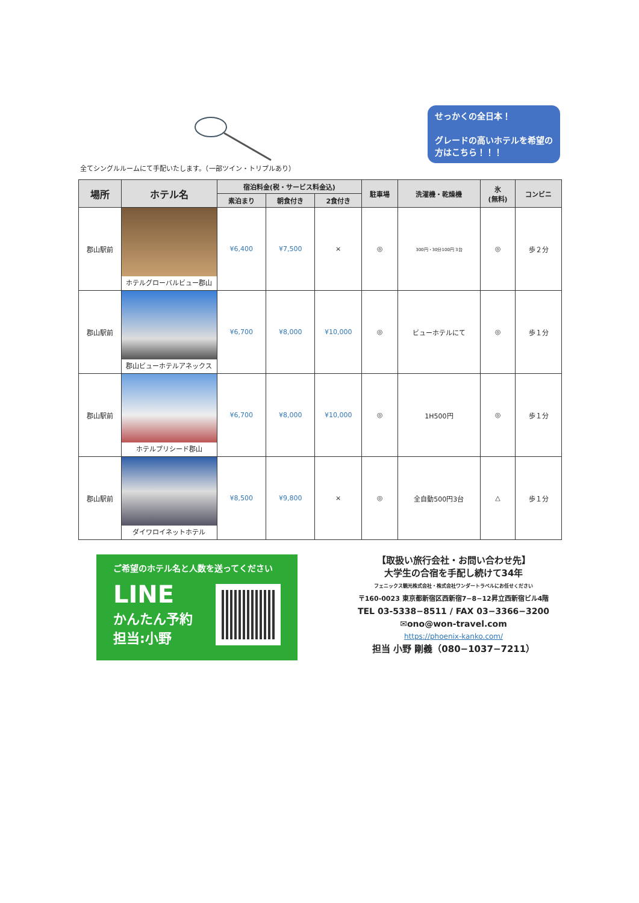せっかくの全日本！
グレードの高いホテルを希望の方はこちら！！！
全てシングルルームにて手配いたします。（一部ツイン・トリプルあり）
| 場所 | ホテル名 | 宿泊料金(税・サービス料金込) | | | 駐車場 | 洗濯機・乾燥機 | 氷 (無料) | コンビニ |
| --- | --- | --- | --- | --- | --- | --- | --- | --- |
| | | 素泊まり | 朝食付き | 2食付き | | | | |
| 郡山駅前 | ホテルグローバルビュー郡山 | ¥6,400 | ¥7,500 | × | ◎ | 300円・30分100円 3台 | ◎ | 歩２分 |
| 郡山駅前 | 郡山ビューホテルアネックス | ¥6,700 | ¥8,000 | ¥10,000 | ◎ | ビューホテルにて | ◎ | 歩１分 |
| 郡山駅前 | ホテルプリシード郡山 | ¥6,700 | ¥8,000 | ¥10,000 | ◎ | 1H500円 | ◎ | 歩１分 |
| 郡山駅前 | ダイワロイネットホテル | ¥8,500 | ¥9,800 | × | ◎ | 全自動500円3台 | △ | 歩１分 |
ご希望のホテル名と人数を送ってください
LINE
かんたん予約
担当:小野
【取扱い旅行会社・お問い合わせ先】
大学生の合宿を手配し続けて34年
フェニックス観光株式会社・株式会社ワンダートラベルにお任せください
〒160-0023 東京都新宿区西新宿7−8−12昇立西新宿ビル4階
TEL 03-5338−8511 / FAX 03−3366−3200
✉ono@won-travel.com
https://phoenix-kanko.com/
担当 小野 剛義（080−1037−7211）